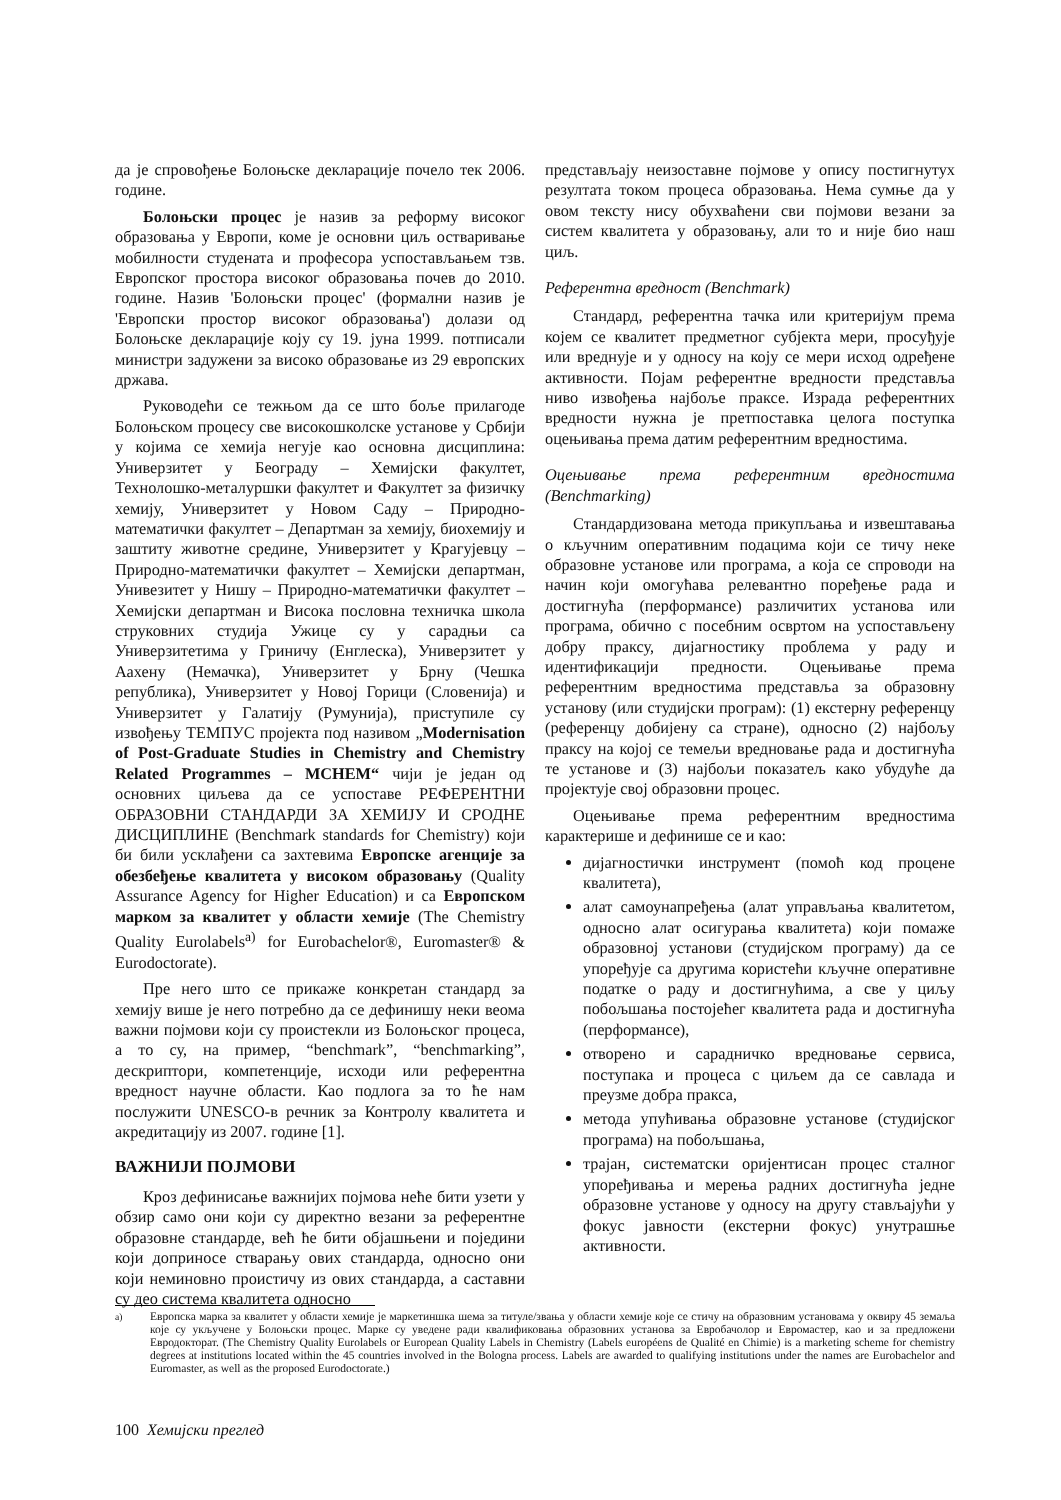да је спровођење Болоњске декларације почело тек 2006. године.
Болоњски процес је назив за реформу високог образовања у Европи, коме је основни циљ остваривање мобилности студената и професора успостављањем тзв. Европског простора високог образовања почев до 2010. године. Назив 'Болоњски процес' (формални назив је 'Европски простор високог образовања') долази од Болоњске декларације коју су 19. јуна 1999. потписали министри задужени за високо образовање из 29 европских држава.
Руководећи се тежњом да се што боље прилагоде Болоњском процесу све високошколске установе у Србији у којима се хемија негује као основна дисциплина: Универзитет у Београду – Хемијски факултет, Технолошко-металуршки факултет и Факултет за физичку хемију, Универзитет у Новом Саду – Природно-математички факултет – Департман за хемију, биохемију и заштиту животне средине, Универзитет у Крагујевцу – Природно-математички факултет – Хемијски департман, Унивезитет у Нишу – Природно-математички факултет – Хемијски департман и Висока пословна техничка школа струковних студија Ужице су у сарадњи са Универзитетима у Гриничу (Енглеска), Универзитет у Аахену (Немачка), Универзитет у Брну (Чешка република), Универзитет у Новој Горици (Словенија) и Универзитет у Галатију (Румунија), приступиле су извођењу ТЕМПУС пројекта под називом „Modernisation of Post-Graduate Studies in Chemistry and Chemistry Related Programmes – MCHEM“ чији је један од основних циљева да се успоставе РЕФЕРЕНТНИ ОБРАЗОВНИ СТАНДАРДИ ЗА ХЕМИЈУ И СРОДНЕ ДИСЦИПЛИНЕ (Benchmark standards for Chemistry) који би били усклађени са захтевима Европске агенције за обезбеђење квалитета у високом образовању (Quality Assurance Agency for Higher Education) и са Европском марком за квалитет у области хемије (The Chemistry Quality Eurolabels<sup>a)</sup> for Eurobachelor®, Euromaster® & Eurodoctorate).
Пре него што се прикаже конкретан стандард за хемију више је него потребно да се дефинишу неки веома важни појмови који су проистекли из Болоњског процеса, а то су, на пример, “benchmark”, “benchmarking”, дескриптори, компетенције, исходи или референтна вредност научне области. Као подлога за то ће нам послужити UNESCO-в речник за Контролу квалитета и акредитацију из 2007. године [1].
ВАЖНИЈИ ПОЈМОВИ
Кроз дефинисање важнијих појмова неће бити узети у обзир само они који су директно везани за референтне образовне стандарде, већ ће бити објашњени и поједини који доприносе стварању ових стандарда, односно они који неминовно проистичу из ових стандарда, а саставни су део система квалитета односно
представљају неизоставне појмове у опису постигнутух резултата током процеса образовања. Нема сумње да у овом тексту нису обухваћени сви појмови везани за систем квалитета у образовању, али то и није био наш циљ.
Референтна вредност (Benchmark)
Стандард, референтна тачка или критеријум према којем се квалитет предметног субјекта мери, просуђује или вреднује и у односу на коју се мери исход одређене активности. Појам референтне вредности представља ниво извођења најбоље праксе. Израда референтних вредности нужна је претпоставка целога поступка оцењивања према датим референтним вредностима.
Оцењивање према референтним вредностима (Benchmarking)
Стандардизована метода прикупљања и извештавања о кључним оперативним подацима који се тичу неке образовне установе или програма, а која се спроводи на начин који омогућава релевантно поређење рада и достигнућа (перформансе) различитих установа или програма, обично с посебним освртом на успостављену добру праксу, дијагностику проблема у раду и идентификацији предности. Оцењивање према референтним вредностима представља за образовну установу (или студијски програм): (1) екстерну референцу (референцу добијену са стране), односно (2) најбољу праксу на којој се темељи вредновање рада и достигнућа те установе и (3) најбољи показатељ како убудуће да пројектује свој образовни процес.
Оцењивање према референтним вредностима карактерише и дефинише се и као:
дијагностички инструмент (помоћ код процене квалитета),
алат самоунапређења (алат управљања квалитетом, односно алат осигурања квалитета) који помаже образовној установи (студијском програму) да се упоређује са другима користећи кључне оперативне податке о раду и достигнућима, а све у циљу побољшања постојећег квалитета рада и достигнућа (перформансе),
отворено и сарадничко вредновање сервиса, поступака и процеса с циљем да се савлада и преузме добра пракса,
метода упућивања образовне установе (студијског програма) на побољшања,
трајан, систематски оријентисан процес сталног упоређивања и мерења радних достигнућа једне образовне установе у односу на другу стављајући у фокус јавности (екстерни фокус) унутрашње активности.
<sup>a)</sup> Европска марка за квалитет у области хемије је маркетиншка шема за титуле/звања у области хемије које се стичу на образовним установама у оквиру 45 земаља које су укључене у Болоњски процес. Марке су уведене ради квалификовања образовних установа за Евробачолор и Евромастер, као и за предложени Евродокторат. (The Chemistry Quality Eurolabels or European Quality Labels in Chemistry (Labels européens de Qualité en Chimie) is a marketing scheme for chemistry degrees at institutions located within the 45 countries involved in the Bologna process. Labels are awarded to qualifying institutions under the names are Eurobachelor and Euromaster, as well as the proposed Eurodoctorate.)
100 Хемијски преглед